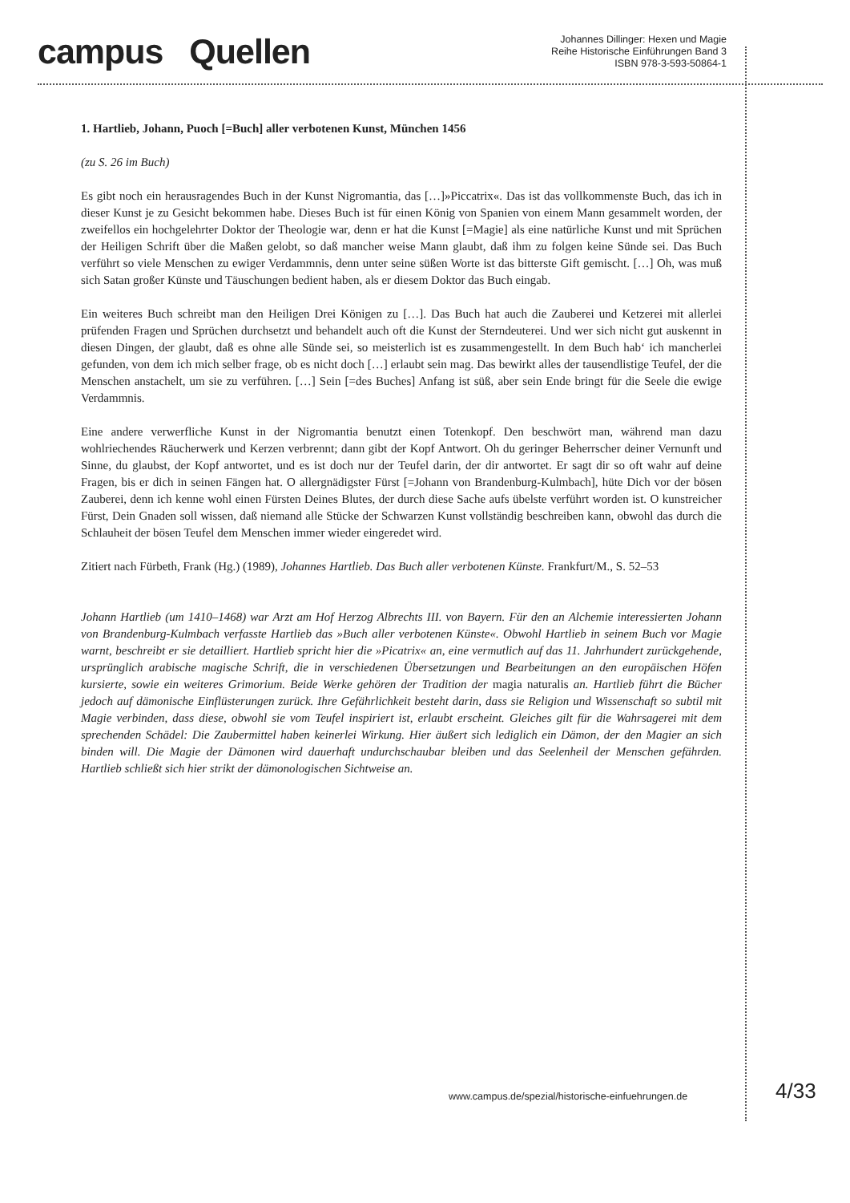campus Quellen
Johannes Dillinger: Hexen und Magie
Reihe Historische Einführungen Band 3
ISBN 978-3-593-50864-1
1. Hartlieb, Johann, Puoch [=Buch] aller verbotenen Kunst, München 1456
(zu S. 26 im Buch)
Es gibt noch ein herausragendes Buch in der Kunst Nigromantia, das […]»Piccatrix«. Das ist das vollkommenste Buch, das ich in dieser Kunst je zu Gesicht bekommen habe. Dieses Buch ist für einen König von Spanien von einem Mann gesammelt worden, der zweifellos ein hochgelehrter Doktor der Theologie war, denn er hat die Kunst [=Magie] als eine natürliche Kunst und mit Sprüchen der Heiligen Schrift über die Maßen gelobt, so daß mancher weise Mann glaubt, daß ihm zu folgen keine Sünde sei. Das Buch verführt so viele Menschen zu ewiger Verdammnis, denn unter seine süßen Worte ist das bitterste Gift gemischt. […] Oh, was muß sich Satan großer Künste und Täuschungen bedient haben, als er diesem Doktor das Buch eingab.
Ein weiteres Buch schreibt man den Heiligen Drei Königen zu […]. Das Buch hat auch die Zauberei und Ketzerei mit allerlei prüfenden Fragen und Sprüchen durchsetzt und behandelt auch oft die Kunst der Sterndeuterei. Und wer sich nicht gut auskennt in diesen Dingen, der glaubt, daß es ohne alle Sünde sei, so meisterlich ist es zusammengestellt. In dem Buch hab‘ ich mancherlei gefunden, von dem ich mich selber frage, ob es nicht doch […] erlaubt sein mag. Das bewirkt alles der tausendlistige Teufel, der die Menschen anstachelt, um sie zu verführen. […] Sein [=des Buches] Anfang ist süß, aber sein Ende bringt für die Seele die ewige Verdammnis.
Eine andere verwerfliche Kunst in der Nigromantia benutzt einen Totenkopf. Den beschwört man, während man dazu wohlriechendes Räucherwerk und Kerzen verbrennt; dann gibt der Kopf Antwort. Oh du geringer Beherrscher deiner Vernunft und Sinne, du glaubst, der Kopf antwortet, und es ist doch nur der Teufel darin, der dir antwortet. Er sagt dir so oft wahr auf deine Fragen, bis er dich in seinen Fängen hat. O allergnädigster Fürst [=Johann von Brandenburg-Kulmbach], hüte Dich vor der bösen Zauberei, denn ich kenne wohl einen Fürsten Deines Blutes, der durch diese Sache aufs übelste verführt worden ist. O kunstreicher Fürst, Dein Gnaden soll wissen, daß niemand alle Stücke der Schwarzen Kunst vollständig beschreiben kann, obwohl das durch die Schlauheit der bösen Teufel dem Menschen immer wieder eingeredet wird.
Zitiert nach Fürbeth, Frank (Hg.) (1989), Johannes Hartlieb. Das Buch aller verbotenen Künste. Frankfurt/M., S. 52–53
Johann Hartlieb (um 1410–1468) war Arzt am Hof Herzog Albrechts III. von Bayern. Für den an Alchemie interessierten Johann von Brandenburg-Kulmbach verfasste Hartlieb das »Buch aller verbotenen Künste«. Obwohl Hartlieb in seinem Buch vor Magie warnt, beschreibt er sie detailliert. Hartlieb spricht hier die »Picatrix« an, eine vermutlich auf das 11. Jahrhundert zurückgehende, ursprünglich arabische magische Schrift, die in verschiedenen Übersetzungen und Bearbeitungen an den europäischen Höfen kursierte, sowie ein weiteres Grimorium. Beide Werke gehören der Tradition der magia naturalis an. Hartlieb führt die Bücher jedoch auf dämonische Einflüsterungen zurück. Ihre Gefährlichkeit besteht darin, dass sie Religion und Wissenschaft so subtil mit Magie verbinden, dass diese, obwohl sie vom Teufel inspiriert ist, erlaubt erscheint. Gleiches gilt für die Wahrsagerei mit dem sprechenden Schädel: Die Zaubermittel haben keinerlei Wirkung. Hier äußert sich lediglich ein Dämon, der den Magier an sich binden will. Die Magie der Dämonen wird dauerhaft undurchschaubar bleiben und das Seelenheil der Menschen gefährden. Hartlieb schließt sich hier strikt der dämonologischen Sichtweise an.
www.campus.de/spezial/historische-einfuehrungen.de
4/33